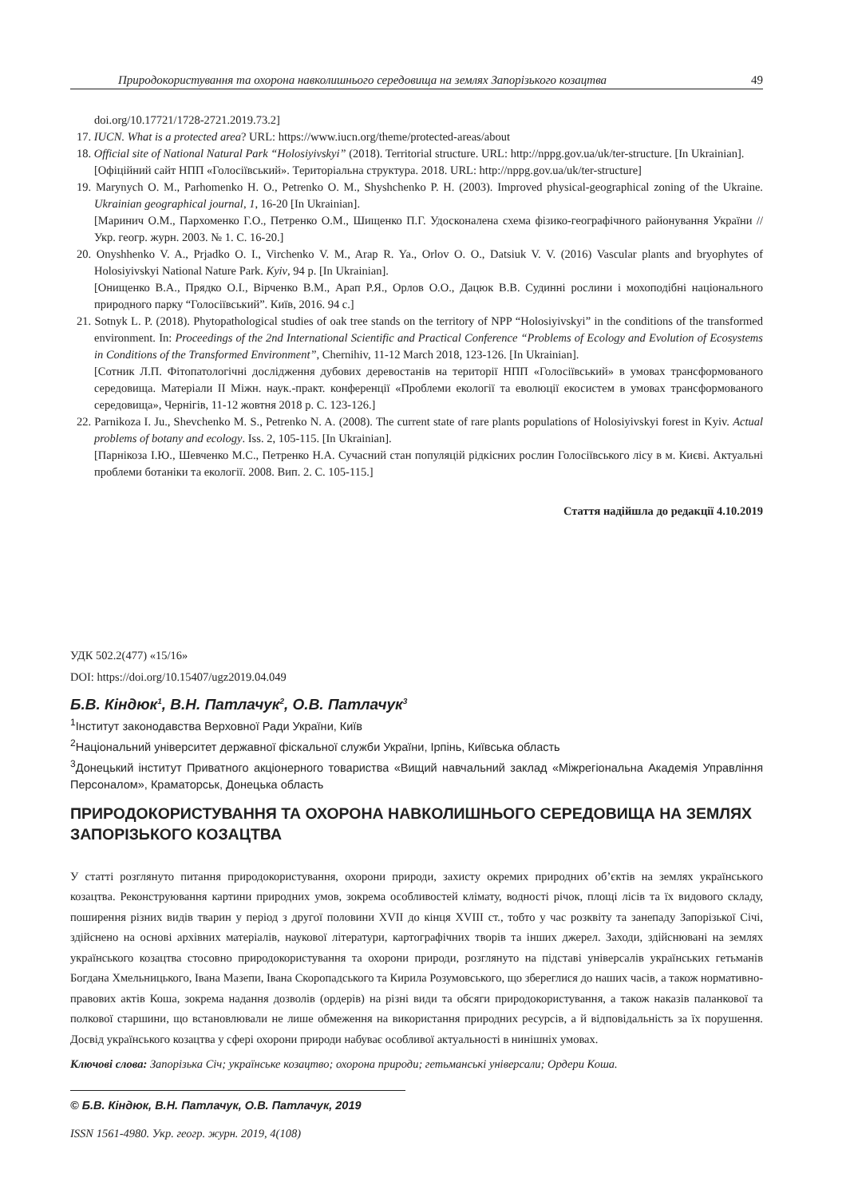Природокористування та охорона навколишнього середовища на землях Запорізького козацтва 49
doi.org/10.17721/1728-2721.2019.73.2]
17. IUCN. What is a protected area? URL: https://www.iucn.org/theme/protected-areas/about
18. Official site of National Natural Park “Holosiyivskyi” (2018). Territorial structure. URL: http://nppg.gov.ua/uk/ter-structure. [In Ukrainian].
[Офіційний сайт НПП «Голосіївський». Територіальна структура. 2018. URL: http://nppg.gov.ua/uk/ter-structure]
19. Marynych O. M., Parhomenko H. O., Petrenko O. M., Shyshchenko P. H. (2003). Improved physical-geographical zoning of the Ukraine. Ukrainian geographical journal, 1, 16-20 [In Ukrainian].
[Маринич О.М., Пархоменко Г.О., Петренко О.М., Шищенко П.Г. Удосконалена схема фізико-географічного районування України // Укр. геогр. журн. 2003. № 1. С. 16-20.]
20. Onyshhenko V. A., Prjadko O. I., Virchenko V. M., Arap R. Ya., Orlov O. O., Datsiuk V. V. (2016) Vascular plants and bryophytes of Holosiyivskyi National Nature Park. Kyiv, 94 p. [In Ukrainian].
[Онищенко В.А., Прядко О.І., Вірченко В.М., Арап Р.Я., Орлов О.О., Дацюк В.В. Судинні рослини і мохоподібні національного природного парку “Голосіївський”. Київ, 2016. 94 с.]
21. Sotnyk L. P. (2018). Phytopathological studies of oak tree stands on the territory of NPP “Holosiyivskyi” in the conditions of the transformed environment. In: Proceedings of the 2nd International Scientific and Practical Conference “Problems of Ecology and Evolution of Ecosystems in Conditions of the Transformed Environment”, Chernihiv, 11-12 March 2018, 123-126. [In Ukrainian].
[Сотник Л.П. Фітопатологічні дослідження дубових деревостанів на території НПП «Голосіївський» в умовах трансформованого середовища. Матеріали ІІ Міжн. наук.-практ. конференції «Проблеми екології та еволюції екосистем в умовах трансформованого середовища», Чернігів, 11-12 жовтня 2018 р. С. 123-126.]
22. Parnikoza I. Ju., Shevchenko M. S., Petrenko N. A. (2008). The current state of rare plants populations of Holosiyivskyi forest in Kyiv. Actual problems of botany and ecology. Iss. 2, 105-115. [In Ukrainian].
[Парнікоза І.Ю., Шевченко М.С., Петренко Н.А. Сучасний стан популяцій рідкісних рослин Голосіївського лісу в м. Києві. Актуальні проблеми ботаніки та екології. 2008. Вип. 2. С. 105-115.]
Стаття надійшла до редакції 4.10.2019
УДК 502.2(477) «15/16»
DOI: https://doi.org/10.15407/ugz2019.04.049
Б.В. Кіндюк<sup>1</sup>, В.Н. Патлачук<sup>2</sup>, О.В. Патлачук<sup>3</sup>
<sup>1</sup> Інститут законодавства Верховної Ради України, Київ
<sup>2</sup> Національний університет державної фіскальної служби України, Ірпінь, Київська область
<sup>3</sup> Донецький інститут Приватного акціонерного товариства «Вищий навчальний заклад «Міжрегіональна Академія Управління Персоналом», Краматорськ, Донецька область
ПРИРОДОКОРИСТУВАННЯ ТА ОХОРОНА НАВКОЛИШНЬОГО СЕРЕДОВИЩА НА ЗЕМЛЯХ ЗАПОРІЗЬКОГО КОЗАЦТВА
У статті розглянуто питання природокористування, охорони природи, захисту окремих природних об’єктів на землях українського козацтва. Реконструювання картини природних умов, зокрема особливостей клімату, водності річок, площі лісів та їх видового складу, поширення різних видів тварин у період з другої половини XVII до кінця XVIII ст., тобто у час розквіту та занепаду Запорізької Січі, здійснено на основі архівних матеріалів, наукової літератури, картографічних творів та інших джерел. Заходи, здійснювані на землях українського козацтва стосовно природокористування та охорони природи, розглянуто на підставі універсалів українських гетьманів Богдана Хмельницького, Івана Мазепи, Івана Скоропадського та Кирила Розумовського, що збереглися до наших часів, а також нормативно-правових актів Коша, зокрема надання дозволів (ордерів) на різні види та обсяги природокористування, а також наказів паланкової та полкової старшини, що встановлювали не лише обмеження на використання природних ресурсів, а й відповідальність за їх порушення. Досвід українського козацтва у сфері охорони природи набуває особливої актуальності в нинішніх умовах.
Ключові слова: Запорізька Січ; українське козацтво; охорона природи; гетьманські універсали; Ордери Коша.
© Б.В. Кіндюк, В.Н. Патлачук, О.В. Патлачук, 2019
ISSN 1561-4980. Укр. геогр. журн. 2019, 4(108)